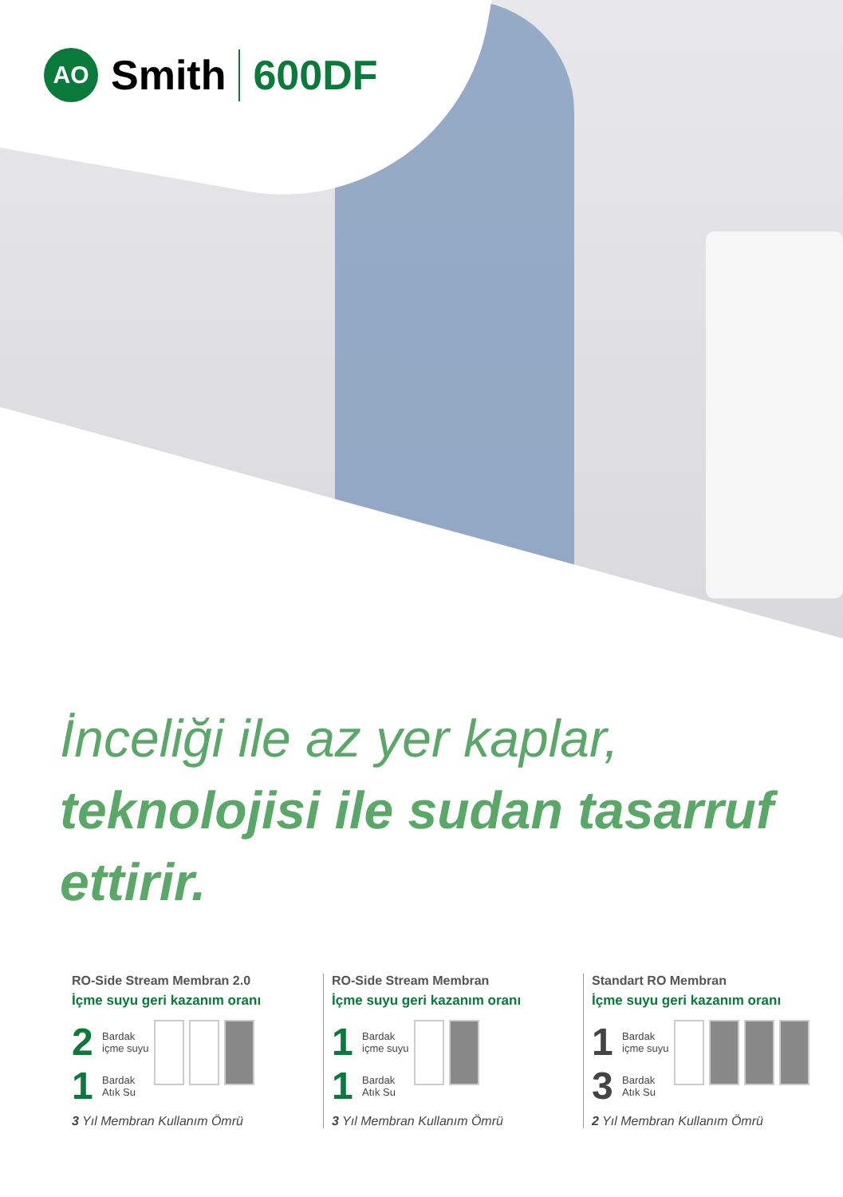AO Smith 600DF
İnceliği ile az yer kaplar,
teknolojisi ile sudan tasarruf
ettirir.
RO-Side Stream Membran 2.0
İçme suyu geri kazanım oranı
2 Bardak
içme suyu
1 Bardak
Atık Su
3 Yıl Membran Kullanım Ömrü
RO-Side Stream Membran
İçme suyu geri kazanım oranı
1 Bardak
içme suyu
1 Bardak
Atık Su
3 Yıl Membran Kullanım Ömrü
Standart RO Membran
İçme suyu geri kazanım oranı
1 Bardak
içme suyu
3 Bardak
Atık Su
2 Yıl Membran Kullanım Ömrü